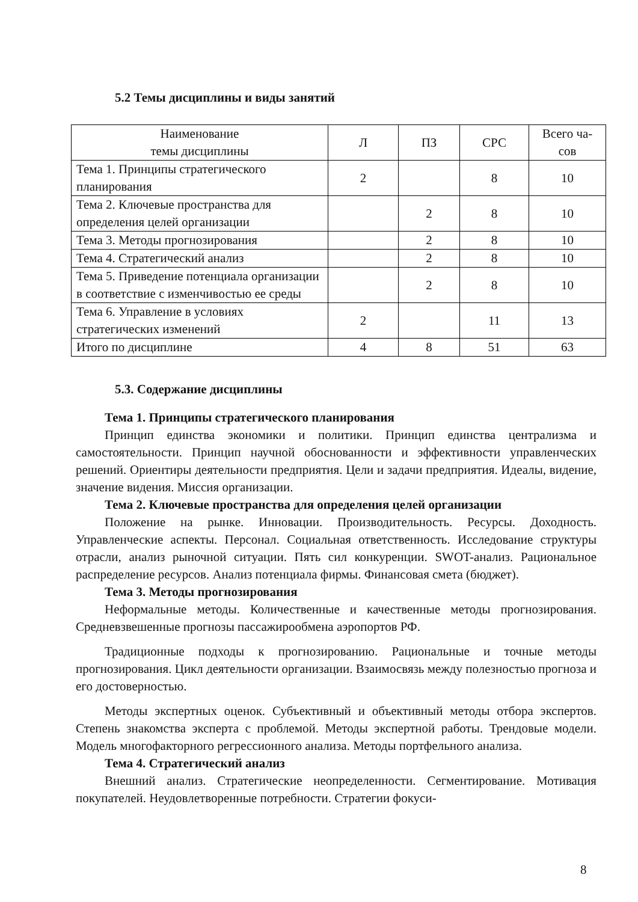5.2 Темы дисциплины и виды занятий
| Наименование темы дисциплины | Л | ПЗ | СРС | Всего ча- сов |
| --- | --- | --- | --- | --- |
| Тема 1. Принципы стратегического планирования | 2 | | 8 | 10 |
| Тема 2. Ключевые пространства для определения целей организации | | 2 | 8 | 10 |
| Тема 3. Методы прогнозирования | | 2 | 8 | 10 |
| Тема 4. Стратегический анализ | | 2 | 8 | 10 |
| Тема 5. Приведение потенциала организации в соответствие с изменчивостью ее среды | | 2 | 8 | 10 |
| Тема 6. Управление в условиях стратегических изменений | 2 | | 11 | 13 |
| Итого по дисциплине | 4 | 8 | 51 | 63 |
5.3. Содержание дисциплины
Тема 1. Принципы стратегического планирования
Принцип единства экономики и политики. Принцип единства централизма и самостоятельности. Принцип научной обоснованности и эффективности управленческих решений. Ориентиры деятельности предприятия. Цели и задачи предприятия. Идеалы, видение, значение видения. Миссия организации.
Тема 2. Ключевые пространства для определения целей организации
Положение на рынке. Инновации. Производительность. Ресурсы. Доходность. Управленческие аспекты. Персонал. Социальная ответственность. Исследование структуры отрасли, анализ рыночной ситуации. Пять сил конкуренции. SWOT-анализ. Рациональное распределение ресурсов. Анализ потенциала фирмы. Финансовая смета (бюджет).
Тема 3. Методы прогнозирования
Неформальные методы. Количественные и качественные методы прогнозирования. Средневзвешенные прогнозы пассажирообмена аэропортов РФ.
Традиционные подходы к прогнозированию. Рациональные и точные методы прогнозирования. Цикл деятельности организации. Взаимосвязь между полезностью прогноза и его достоверностью.
Методы экспертных оценок. Субъективный и объективный методы отбора экспертов. Степень знакомства эксперта с проблемой. Методы экспертной работы. Трендовые модели. Модель многофакторного регрессионного анализа. Методы портфельного анализа.
Тема 4. Стратегический анализ
Внешний анализ. Стратегические неопределенности. Сегментирование. Мотивация покупателей. Неудовлетворенные потребности. Стратегии фокуси-
8